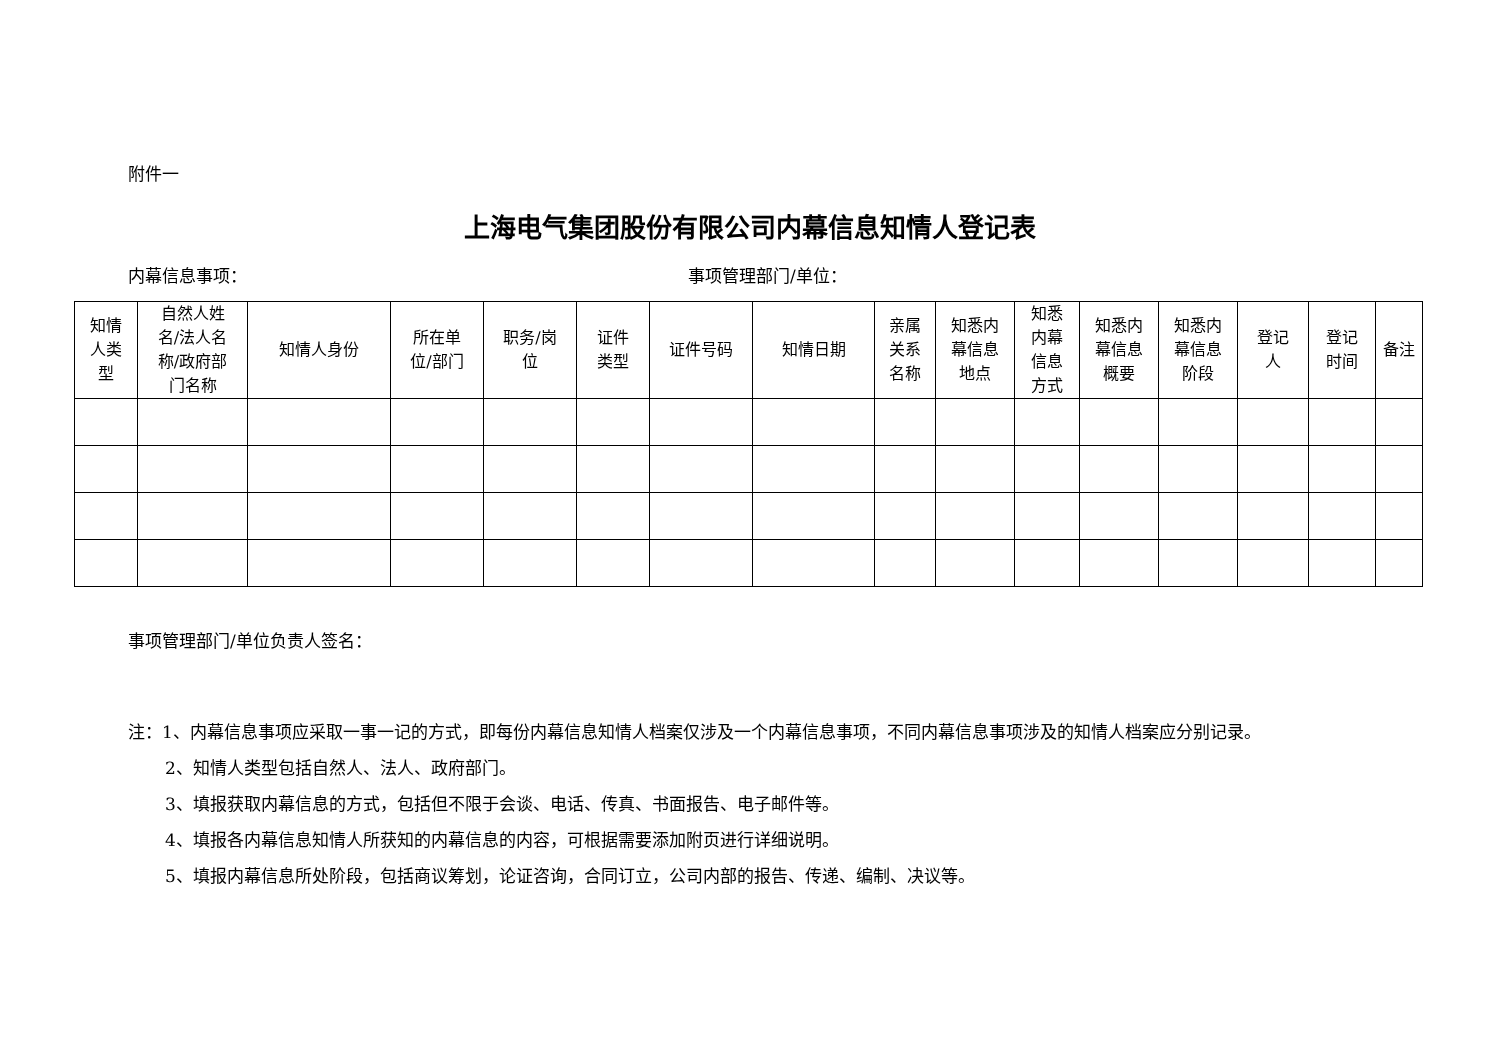附件一
上海电气集团股份有限公司内幕信息知情人登记表
内幕信息事项： 事项管理部门/单位：
| 知情 人类 型 | 自然人姓 名/法人名 称/政府部 门名称 | 知情人身份 | 所在单 位/部门 | 职务/岗 位 | 证件 类型 | 证件号码 | 知情日期 | 亲属 关系 名称 | 知悉内 幕信息 地点 | 知悉 内幕 信息 方式 | 知悉内 幕信息 概要 | 知悉内 幕信息 阶段 | 登记 人 | 登记 时间 | 备注 |
| --- | --- | --- | --- | --- | --- | --- | --- | --- | --- | --- | --- | --- | --- | --- | --- |
事项管理部门/单位负责人签名：
注：1、内幕信息事项应采取一事一记的方式，即每份内幕信息知情人档案仅涉及一个内幕信息事项，不同内幕信息事项涉及的知情人档案应分别记录。
2、知情人类型包括自然人、法人、政府部门。
3、填报获取内幕信息的方式，包括但不限于会谈、电话、传真、书面报告、电子邮件等。
4、填报各内幕信息知情人所获知的内幕信息的内容，可根据需要添加附页进行详细说明。
5、填报内幕信息所处阶段，包括商议筹划，论证咨询，合同订立，公司内部的报告、传递、编制、决议等。